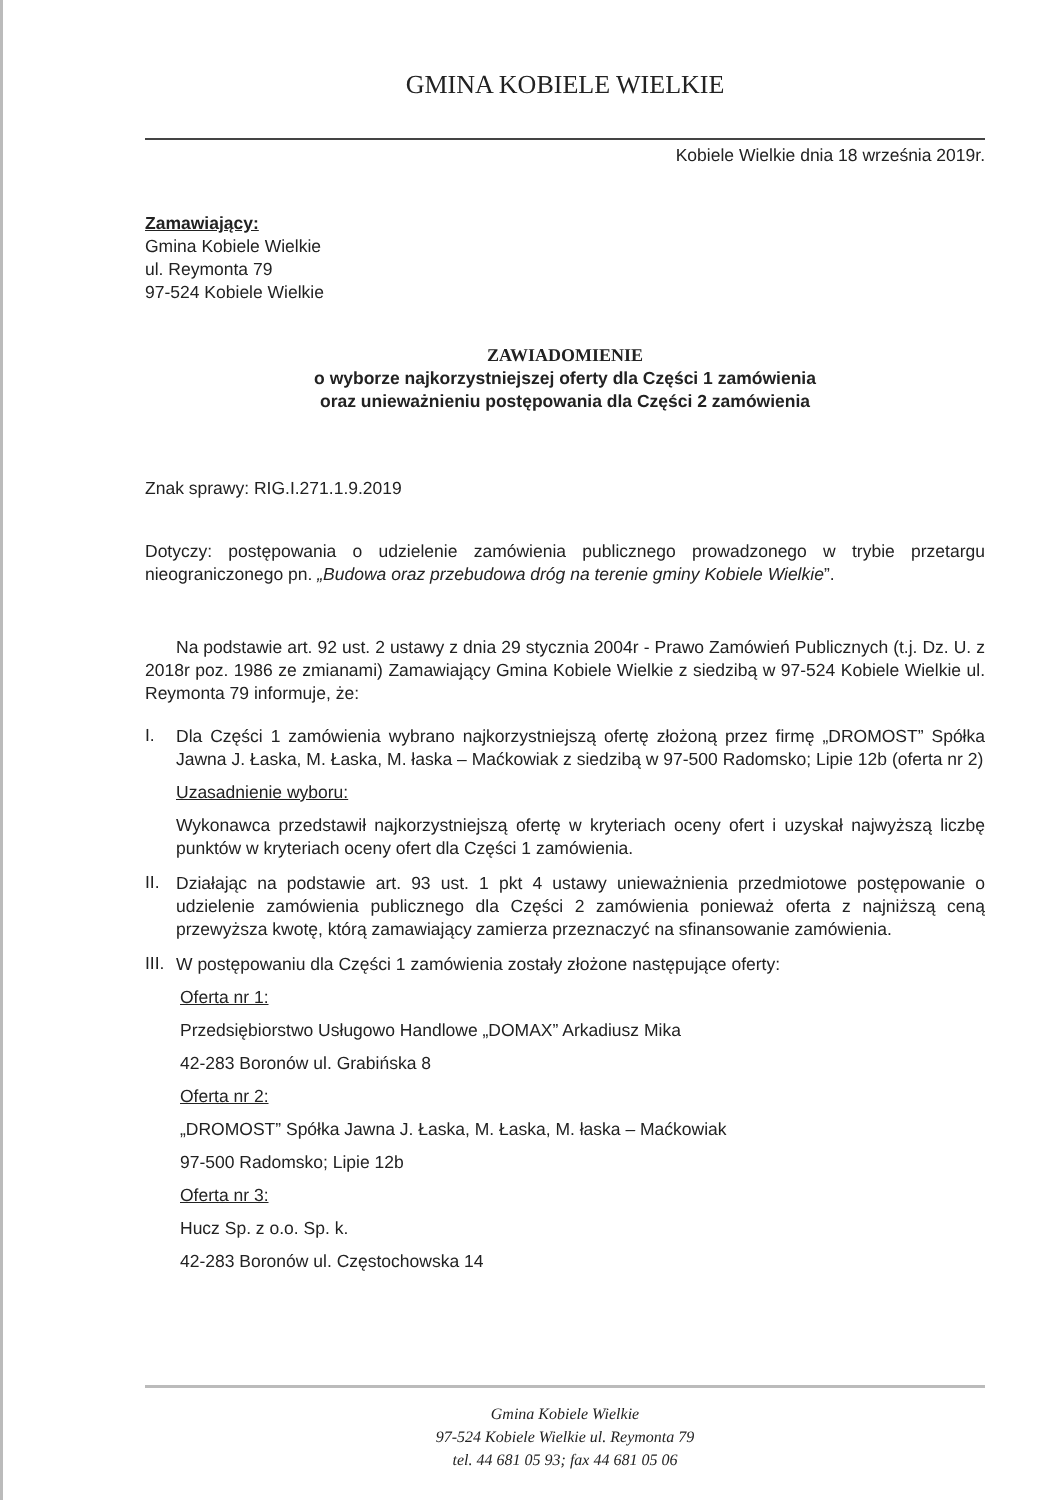GMINA KOBIELE WIELKIE
Kobiele Wielkie dnia 18 września 2019r.
Zamawiający:
Gmina Kobiele Wielkie
ul. Reymonta 79
97-524 Kobiele Wielkie
ZAWIADOMIENIE
o wyborze najkorzystniejszej oferty dla Części 1 zamówienia
oraz unieważnieniu postępowania dla Części 2 zamówienia
Znak sprawy: RIG.I.271.1.9.2019
Dotyczy: postępowania o udzielenie zamówienia publicznego prowadzonego w trybie przetargu nieograniczonego pn. „Budowa oraz przebudowa dróg na terenie gminy Kobiele Wielkie”.
Na podstawie art. 92 ust. 2 ustawy z dnia 29 stycznia 2004r - Prawo Zamówień Publicznych (t.j. Dz. U. z 2018r poz. 1986 ze zmianami) Zamawiający Gmina Kobiele Wielkie z siedzibą w 97-524 Kobiele Wielkie ul. Reymonta 79 informuje, że:
I.
Dla Części 1 zamówienia wybrano najkorzystniejszą ofertę złożoną przez firmę „DROMOST” Spółka Jawna J. Łaska, M. Łaska, M. łaska – Maćkowiak z siedzibą w 97-500 Radomsko; Lipie 12b (oferta nr 2)
Uzasadnienie wyboru:
Wykonawca przedstawił najkorzystniejszą ofertę w kryteriach oceny ofert i uzyskał najwyższą liczbę punktów w kryteriach oceny ofert dla Części 1 zamówienia.
II.
Działając na podstawie art. 93 ust. 1 pkt 4 ustawy unieważnienia przedmiotowe postępowanie o udzielenie zamówienia publicznego dla Części 2 zamówienia ponieważ oferta z najniższą ceną przewyższa kwotę, którą zamawiający zamierza przeznaczyć na sfinansowanie zamówienia.
III.
W postępowaniu dla Części 1 zamówienia zostały złożone następujące oferty:
Oferta nr 1:
Przedsiębiorstwo Usługowo Handlowe „DOMAX” Arkadiusz Mika
42-283 Boronów ul. Grabińska 8
Oferta nr 2:
„DROMOST” Spółka Jawna J. Łaska, M. Łaska, M. łaska – Maćkowiak
97-500 Radomsko; Lipie 12b
Oferta nr 3:
Hucz Sp. z o.o. Sp. k.
42-283 Boronów ul. Częstochowska 14
Gmina Kobiele Wielkie
97-524 Kobiele Wielkie ul. Reymonta 79
tel. 44 681 05 93; fax 44 681 05 06